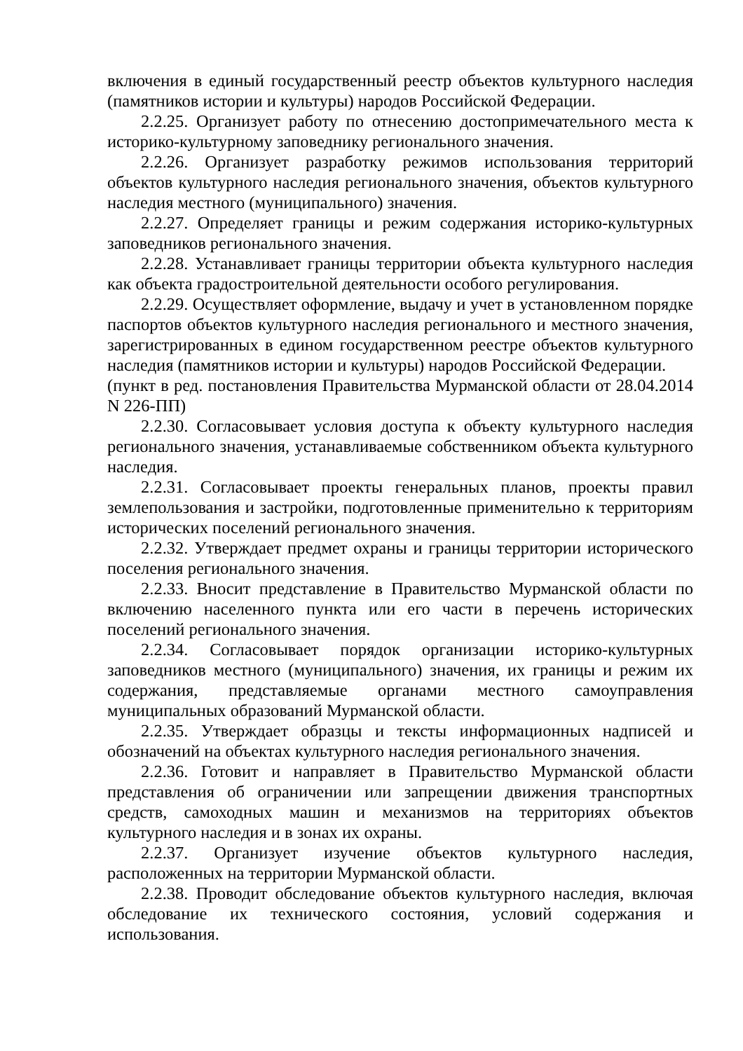включения в единый государственный реестр объектов культурного наследия (памятников истории и культуры) народов Российской Федерации.
2.2.25. Организует работу по отнесению достопримечательного места к историко-культурному заповеднику регионального значения.
2.2.26. Организует разработку режимов использования территорий объектов культурного наследия регионального значения, объектов культурного наследия местного (муниципального) значения.
2.2.27. Определяет границы и режим содержания историко-культурных заповедников регионального значения.
2.2.28. Устанавливает границы территории объекта культурного наследия как объекта градостроительной деятельности особого регулирования.
2.2.29. Осуществляет оформление, выдачу и учет в установленном порядке паспортов объектов культурного наследия регионального и местного значения, зарегистрированных в едином государственном реестре объектов культурного наследия (памятников истории и культуры) народов Российской Федерации.
(пункт в ред. постановления Правительства Мурманской области от 28.04.2014 N 226-ПП)
2.2.30. Согласовывает условия доступа к объекту культурного наследия регионального значения, устанавливаемые собственником объекта культурного наследия.
2.2.31. Согласовывает проекты генеральных планов, проекты правил землепользования и застройки, подготовленные применительно к территориям исторических поселений регионального значения.
2.2.32. Утверждает предмет охраны и границы территории исторического поселения регионального значения.
2.2.33. Вносит представление в Правительство Мурманской области по включению населенного пункта или его части в перечень исторических поселений регионального значения.
2.2.34. Согласовывает порядок организации историко-культурных заповедников местного (муниципального) значения, их границы и режим их содержания, представляемые органами местного самоуправления муниципальных образований Мурманской области.
2.2.35. Утверждает образцы и тексты информационных надписей и обозначений на объектах культурного наследия регионального значения.
2.2.36. Готовит и направляет в Правительство Мурманской области представления об ограничении или запрещении движения транспортных средств, самоходных машин и механизмов на территориях объектов культурного наследия и в зонах их охраны.
2.2.37. Организует изучение объектов культурного наследия, расположенных на территории Мурманской области.
2.2.38. Проводит обследование объектов культурного наследия, включая обследование их технического состояния, условий содержания и использования.